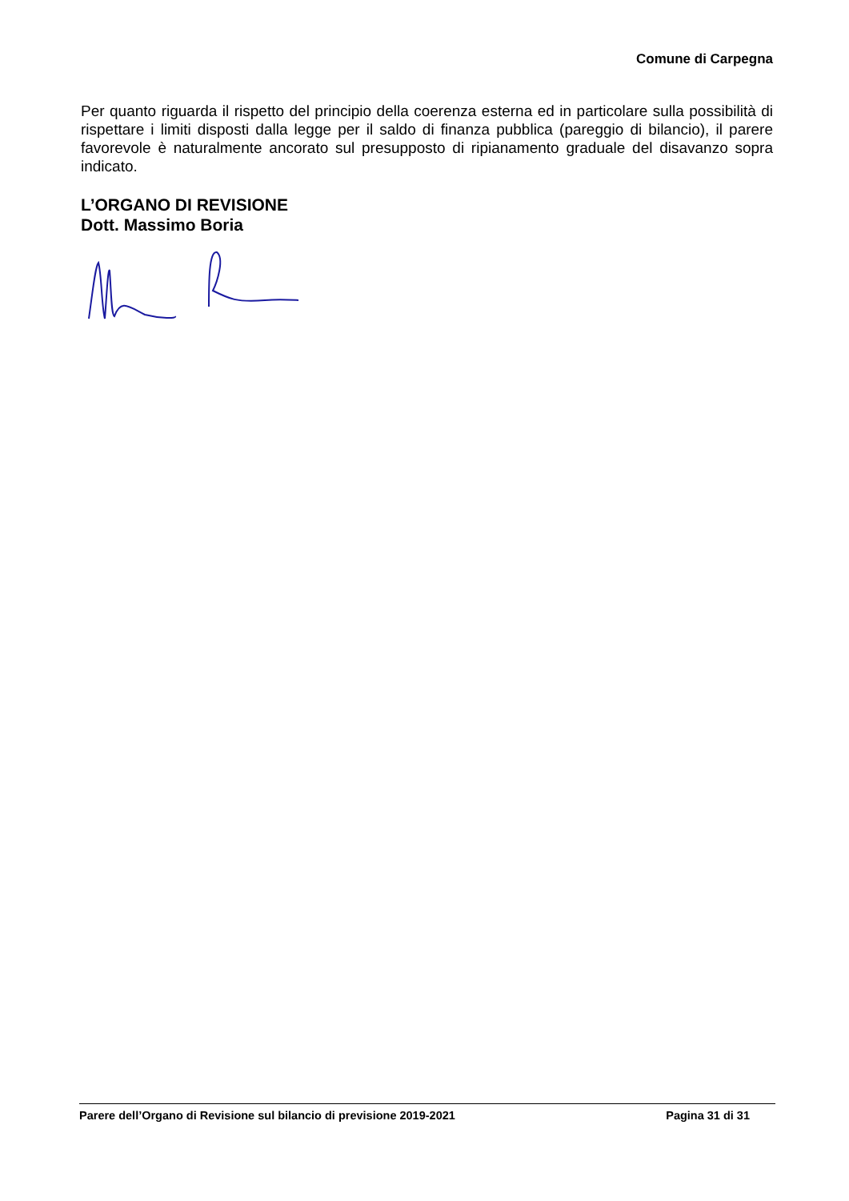Comune di Carpegna
Per quanto riguarda il rispetto del principio della coerenza esterna ed in particolare sulla possibilità di rispettare i limiti disposti dalla legge per il saldo di finanza pubblica (pareggio di bilancio), il parere favorevole è naturalmente ancorato sul presupposto di ripianamento graduale del disavanzo sopra indicato.
L’ORGANO DI REVISIONE
Dott. Massimo Boria
Parere dell’Organo di Revisione sul bilancio di previsione 2019-2021 Pagina 31 di 31